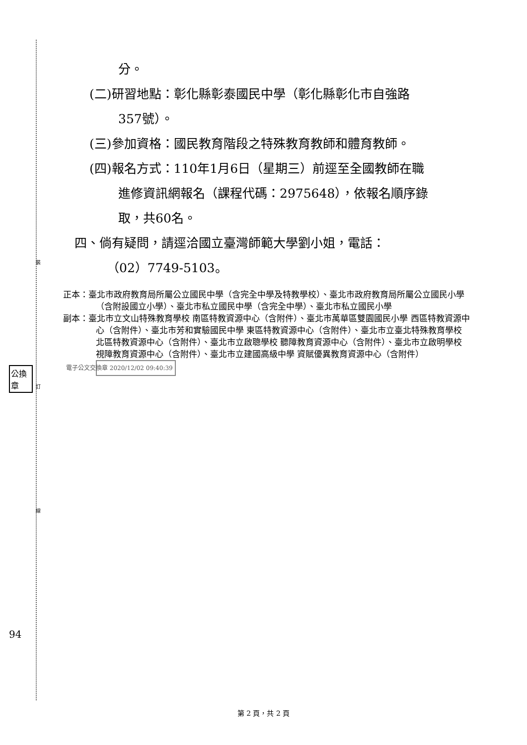裝
訂
線
公換章
94
分。
(二)研習地點：彰化縣彰泰國民中學（彰化縣彰化市自強路
357號）。
(三)參加資格：國民教育階段之特殊教育教師和體育教師。
(四)報名方式：110年1月6日（星期三）前逕至全國教師在職
進修資訊網報名（課程代碼：2975648），依報名順序錄
取，共60名。
四、倘有疑問，請逕洽國立臺灣師範大學劉小姐，電話：
（02）7749-5103。
正本：臺北市政府教育局所屬公立國民中學（含完全中學及特教學校）、臺北市政府教育局所屬公立國民小學（含附設國立小學）、臺北市私立國民中學（含完全中學）、臺北市私立國民小學
副本：臺北市立文山特殊教育學校 南區特教資源中心（含附件）、臺北市萬華區雙園國民小學 西區特教資源中心（含附件）、臺北市芳和實驗國民中學 東區特教資源中心（含附件）、臺北市立臺北特殊教育學校 北區特教資源中心（含附件）、臺北市立啟聰學校 聽障教育資源中心（含附件）、臺北市立啟明學校 視障教育資源中心（含附件）、臺北市立建國高級中學 資賦優異教育資源中心（含附件） 電子公文交換章 2020/12/02 09:40:39
第 2 頁，共 2 頁